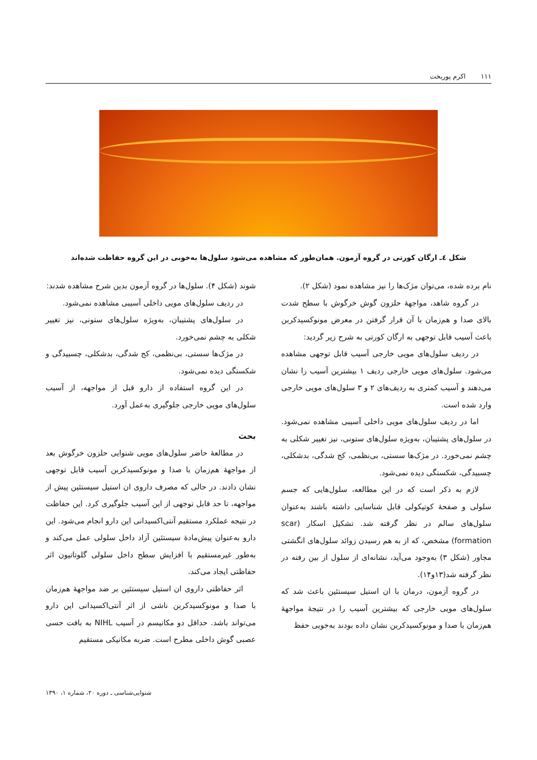١١١ اکرم پوربخت
شکل ٤ـ ارگان کورتی در گروه آزمون. همان‌طور که مشاهده می‌شود سلول‌ها به‌خوبی در این گروه حفاظت شده‌اند
نام برده شده، می‌توان مژک‌ها را نیز مشاهده نمود (شکل ٢).
در گروه شاهد، مواجهۀ حلزون گوش خرگوش با سطح شدت بالای صدا و هم‌زمان با آن قرار گرفتن در معرض مونوکسیدکربن باعث آسیب قابل توجهی به ارگان کورتی به شرح زیر گردید:
در ردیف سلول‌های مویی خارجی آسیب قابل توجهی مشاهده می‌شود. سلول‌های مویی خارجی ردیف ١ بیشترین آسیب را نشان می‌دهند و آسیب کمتری به ردیف‌های ٢ و ٣ سلول‌های مویی خارجی وارد شده است.
اما در ردیف سلول‌های مویی داخلی آسیبی مشاهده نمی‌شود. در سلول‌های پشتیبان، به‌ویژه سلول‌های ستونی، نیز تغییر شکلی به چشم نمی‌خورد. در مژک‌ها سستی، بی‌نظمی، کج شدگی، بدشکلی، چسبیدگی، شکستگی دیده نمی‌شود.
لازم به ذکر است که در این مطالعه، سلول‌هایی که جسم سلولی و صفحۀ کوتیکولی قابل شناسایی داشته باشند به‌عنوان سلول‌های سالم در نظر گرفته شد. تشکیل اسکار (scar formation) مشخص، که از به هم رسیدن زوائد سلول‌های انگشتی مجاور (شکل ٣) به‌وجود می‌آید، نشانه‌ای از سلول از بین رفته در نظر گرفته شد(١٣و١۴).
در گروه آزمون، درمان با ان استیل سیستئین باعث شد که سلول‌های مویی خارجی که بیشترین آسیب را در نتیجۀ مواجهۀ هم‌زمان با صدا و مونوکسیدکربن نشان داده بودند به‌خوبی حفظ
شوند (شکل ۴). سلول‌ها در گروه آزمون بدین شرح مشاهده شدند:
در ردیف سلول‌های مویی داخلی آسیبی مشاهده نمی‌شود.
در سلول‌های پشتیبان، به‌ویژه سلول‌های ستونی، نیز تغییر شکلی به چشم نمی‌خورد.
در مژک‌ها سستی، بی‌نظمی، کج شدگی، بدشکلی، چسبیدگی و شکستگی دیده نمی‌شود.
در این گروه استفاده از دارو قبل از مواجهه، از آسیب سلول‌های مویی خارجی جلوگیری به‌عمل آورد.
بحث
در مطالعۀ حاضر سلول‌های مویی شنوایی حلزون خرگوش بعد از مواجهۀ هم‌زمان با صدا و مونوکسیدکربن آسیب قابل توجهی نشان دادند. در حالی که مصرف داروی ان استیل سیستئین پیش از مواجهه، تا حد قابل توجهی از این آسیب جلوگیری کرد. این حفاظت در نتیجه عملکرد مستقیم آنتی‌اکسیدانی این دارو انجام می‌شود. این دارو به‌عنوان پیش‌مادۀ سیستئین آزاد داخل سلولی عمل می‌کند و به‌طور غیرمستقیم با افزایش سطح داخل سلولی گلوتاتیون اثر حفاظتی ایجاد می‌کند.
اثر حفاظتی داروی ان استیل سیستئین بر ضد مواجهۀ هم‌زمان با صدا و مونوکسیدکربن ناشی از اثر آنتی‌اکسیدانی این دارو می‌تواند باشد. حداقل دو مکانیسم در آسیب NIHL به بافت حسی عصبی گوش داخلی مطرح است. ضربه مکانیکی مستقیم
شنوایی‌شناسی ـ دوره ٢٠، شماره ١، ١٣٩٠